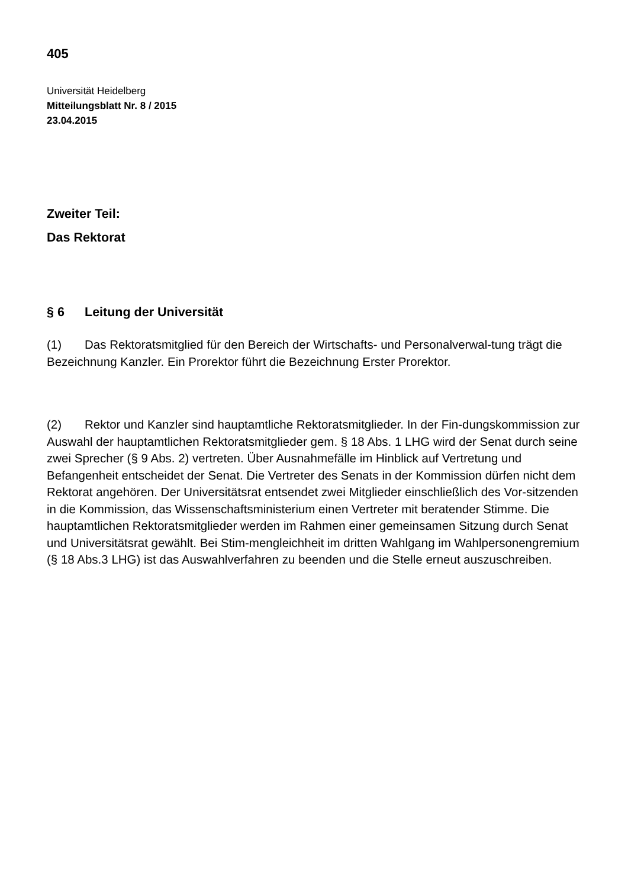405
Universität Heidelberg
Mitteilungsblatt Nr. 8 / 2015
23.04.2015
Zweiter Teil:
Das Rektorat
§ 6 Leitung der Universität
(1) Das Rektoratsmitglied für den Bereich der Wirtschafts- und Personalverwal-tung trägt die Bezeichnung Kanzler. Ein Prorektor führt die Bezeichnung Erster Prorektor.
(2) Rektor und Kanzler sind hauptamtliche Rektoratsmitglieder. In der Fin-dungskommission zur Auswahl der hauptamtlichen Rektoratsmitglieder gem. § 18 Abs. 1 LHG wird der Senat durch seine zwei Sprecher (§ 9 Abs. 2) vertreten. Über Ausnahmefälle im Hinblick auf Vertretung und Befangenheit entscheidet der Senat. Die Vertreter des Senats in der Kommission dürfen nicht dem Rektorat angehören. Der Universitätsrat entsendet zwei Mitglieder einschließlich des Vor-sitzenden in die Kommission, das Wissenschaftsministerium einen Vertreter mit beratender Stimme. Die hauptamtlichen Rektoratsmitglieder werden im Rahmen einer gemeinsamen Sitzung durch Senat und Universitätsrat gewählt. Bei Stim-mengleichheit im dritten Wahlgang im Wahlpersonengremium (§ 18 Abs.3 LHG) ist das Auswahlverfahren zu beenden und die Stelle erneut auszuschreiben.